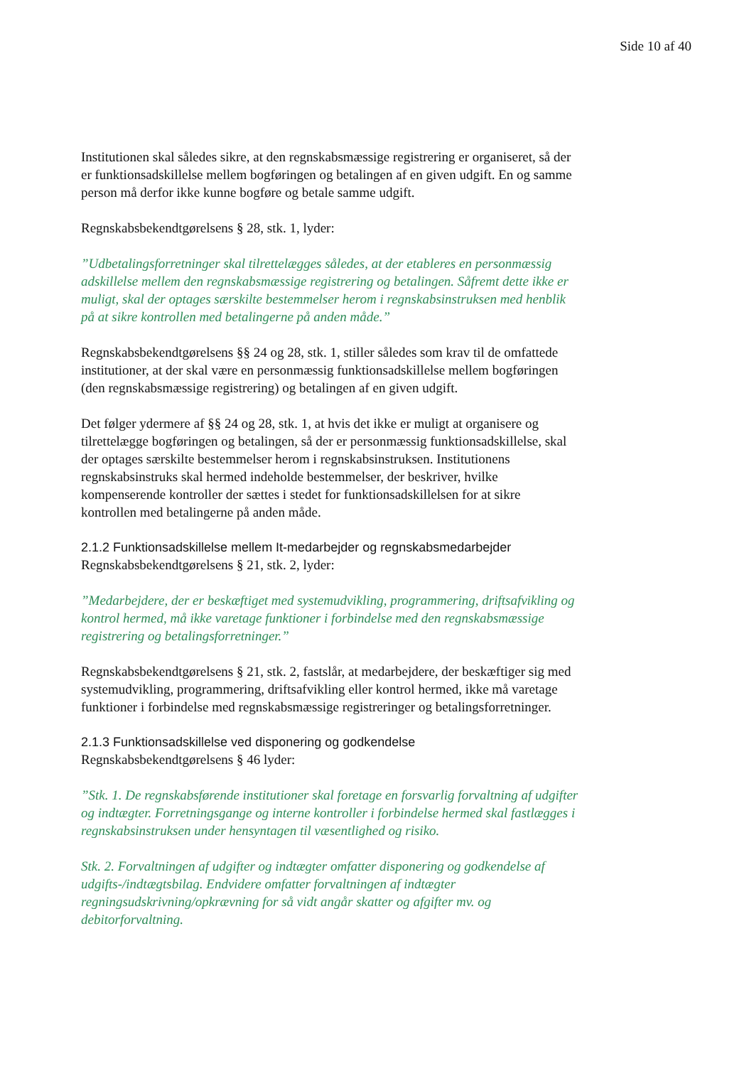Side 10 af 40
Institutionen skal således sikre, at den regnskabsmæssige registrering er organiseret, så der er funktionsadskillelse mellem bogføringen og betalingen af en given udgift. En og samme person må derfor ikke kunne bogføre og betale samme udgift.
Regnskabsbekendtgørelsens § 28, stk. 1, lyder:
”Udbetalingsforretninger skal tilrettelægges således, at der etableres en personmæssig adskillelse mellem den regnskabsmæssige registrering og betalingen. Såfremt dette ikke er muligt, skal der optages særskilte bestemmelser herom i regnskabsinstruksen med henblik på at sikre kontrollen med betalingerne på anden måde.”
Regnskabsbekendtgørelsens §§ 24 og 28, stk. 1, stiller således som krav til de omfattede institutioner, at der skal være en personmæssig funktionsadskillelse mellem bogføringen (den regnskabsmæssige registrering) og betalingen af en given udgift.
Det følger ydermere af §§ 24 og 28, stk. 1, at hvis det ikke er muligt at organisere og tilrettelægge bogføringen og betalingen, så der er personmæssig funktionsadskillelse, skal der optages særskilte bestemmelser herom i regnskabsinstruksen. Institutionens regnskabsinstruks skal hermed indeholde bestemmelser, der beskriver, hvilke kompenserende kontroller der sættes i stedet for funktionsadskillelsen for at sikre kontrollen med betalingerne på anden måde.
2.1.2 Funktionsadskillelse mellem It-medarbejder og regnskabsmedarbejder
Regnskabsbekendtgørelsens § 21, stk. 2, lyder:
”Medarbejdere, der er beskæftiget med systemudvikling, programmering, driftsafvikling og kontrol hermed, må ikke varetage funktioner i forbindelse med den regnskabsmæssige registrering og betalingsforretninger.”
Regnskabsbekendtgørelsens § 21, stk. 2, fastslår, at medarbejdere, der beskæftiger sig med systemudvikling, programmering, driftsafvikling eller kontrol hermed, ikke må varetage funktioner i forbindelse med regnskabsmæssige registreringer og betalingsforretninger.
2.1.3 Funktionsadskillelse ved disponering og godkendelse
Regnskabsbekendtgørelsens § 46 lyder:
”Stk. 1. De regnskabsførende institutioner skal foretage en forsvarlig forvaltning af udgifter og indtægter. Forretningsgange og interne kontroller i forbindelse hermed skal fastlægges i regnskabsinstruksen under hensyntagen til væsentlighed og risiko.
Stk. 2. Forvaltningen af udgifter og indtægter omfatter disponering og godkendelse af udgifts-/indtægtsbilag. Endvidere omfatter forvaltningen af indtægter regningsudskrivning/opkrævning for så vidt angår skatter og afgifter mv. og debitorforvaltning.